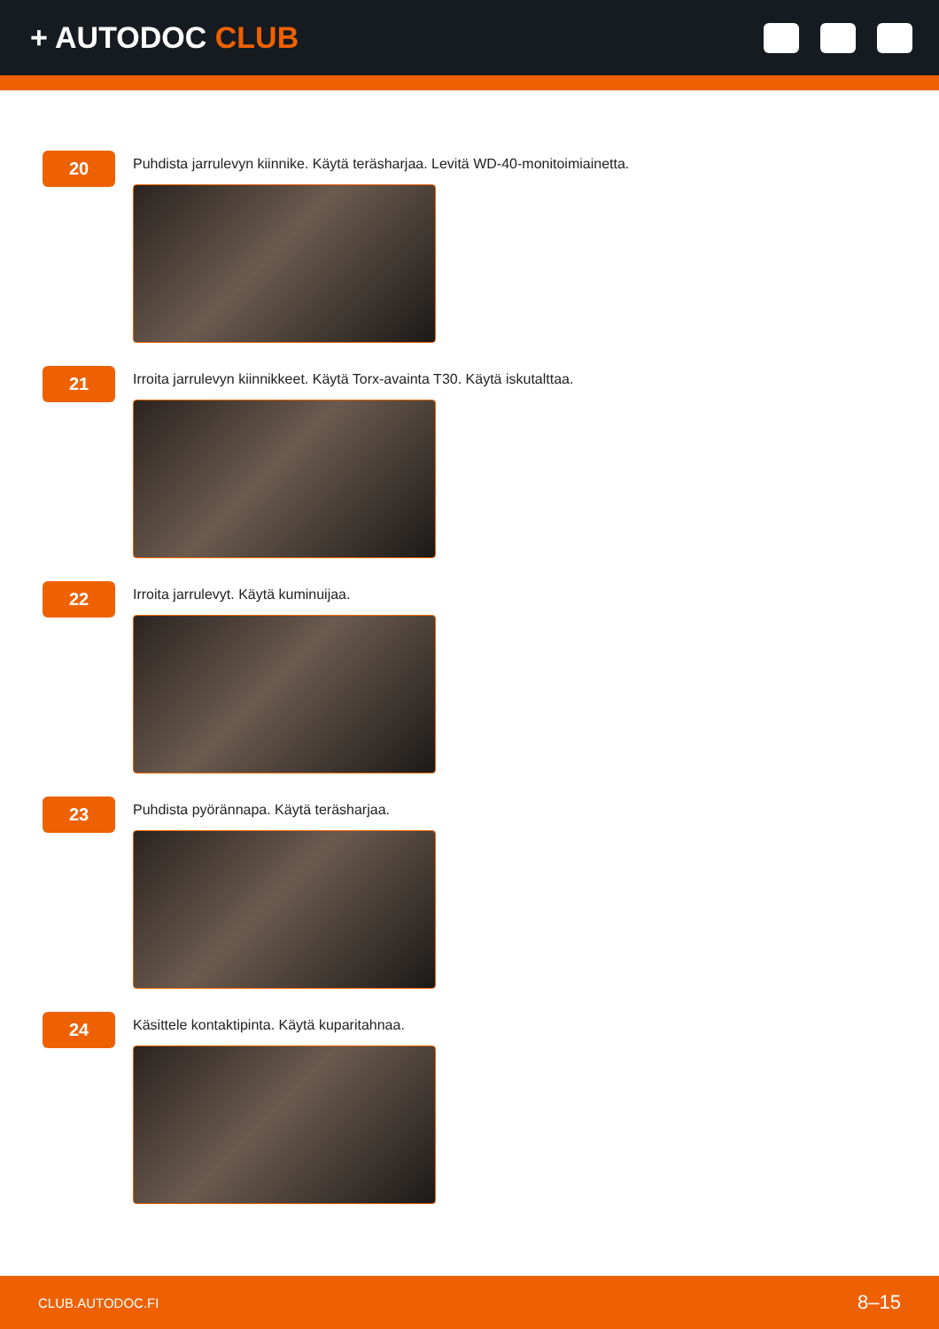+ AUTODOC CLUB
20
Puhdista jarrulevyn kiinnike. Käytä teräsharjaa. Levitä WD-40-monitoimiainetta.
21
Irroita jarrulevyn kiinnikkeet. Käytä Torx-avainta T30. Käytä iskutalttaa.
22
Irroita jarrulevyt. Käytä kuminuijaa.
23
Puhdista pyörännapa. Käytä teräsharjaa.
24
Käsittele kontaktipinta. Käytä kuparitahnaa.
CLUB.AUTODOC.FI 8–15